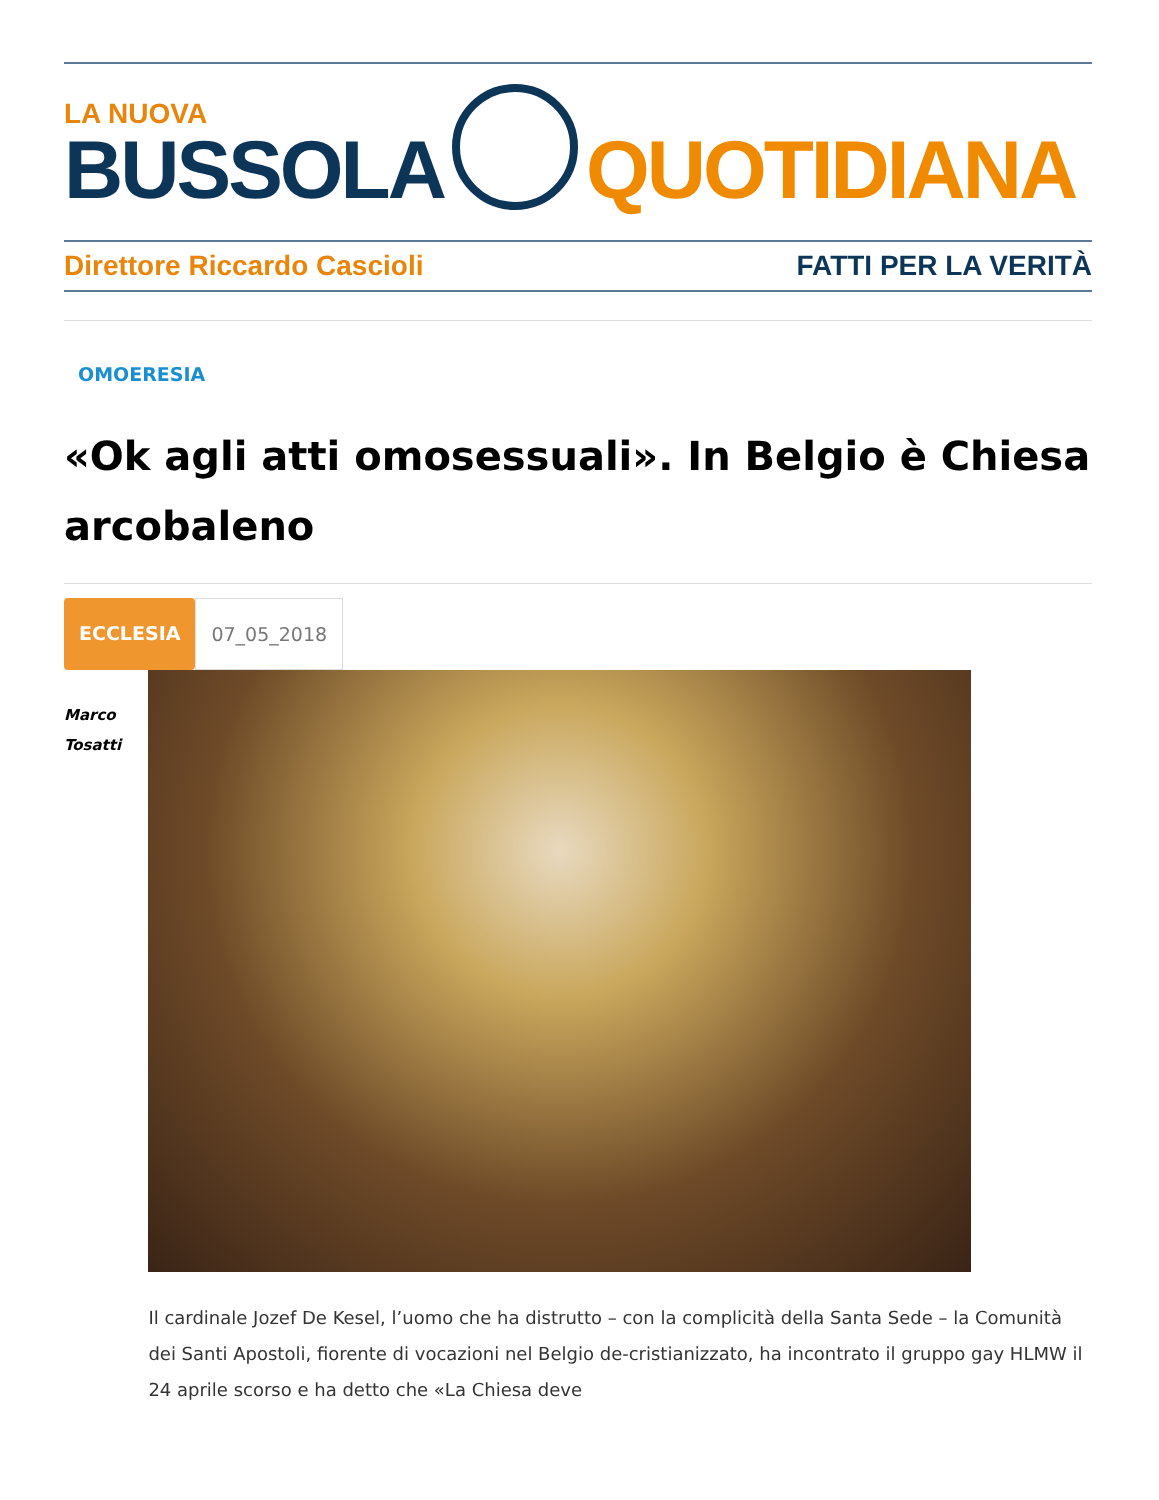LA NUOVA
BUSSOLA
QUOTIDIANA
Direttore Riccardo Cascioli FATTI PER LA VERITÀ
OMOERESIA
«Ok agli atti omosessuali». In Belgio è Chiesa arcobaleno
ECCLESIA 07_05_2018
Marco
Tosatti
Il cardinale Jozef De Kesel, l’uomo che ha distrutto – con la complicità della Santa Sede – la Comunità dei Santi Apostoli, fiorente di vocazioni nel Belgio de-cristianizzato, ha incontrato il gruppo gay HLMW il 24 aprile scorso e ha detto che «La Chiesa deve